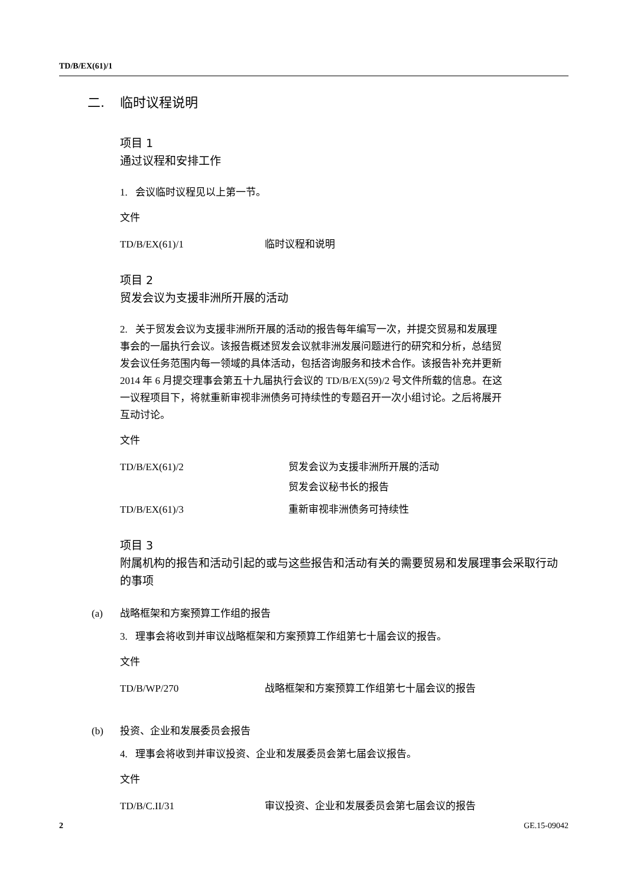TD/B/EX(61)/1
二. 临时议程说明
项目 1
通过议程和安排工作
1. 会议临时议程见以上第一节。
文件
TD/B/EX(61)/1 临时议程和说明
项目 2
贸发会议为支援非洲所开展的活动
2. 关于贸发会议为支援非洲所开展的活动的报告每年编写一次，并提交贸易和发展理事会的一届执行会议。该报告概述贸发会议就非洲发展问题进行的研究和分析，总结贸发会议任务范围内每一领域的具体活动，包括咨询服务和技术合作。该报告补充并更新 2014 年 6 月提交理事会第五十九届执行会议的 TD/B/EX(59)/2 号文件所载的信息。在这一议程项目下，将就重新审视非洲债务可持续性的专题召开一次小组讨论。之后将展开互动讨论。
文件
TD/B/EX(61)/2 贸发会议为支援非洲所开展的活动
贸发会议秘书长的报告
TD/B/EX(61)/3 重新审视非洲债务可持续性
项目 3
附属机构的报告和活动引起的或与这些报告和活动有关的需要贸易和发展理事会采取行动的事项
(a) 战略框架和方案预算工作组的报告
3. 理事会将收到并审议战略框架和方案预算工作组第七十届会议的报告。
文件
TD/B/WP/270 战略框架和方案预算工作组第七十届会议的报告
(b) 投资、企业和发展委员会报告
4. 理事会将收到并审议投资、企业和发展委员会第七届会议报告。
文件
TD/B/C.II/31 审议投资、企业和发展委员会第七届会议的报告
2 GE.15-09042